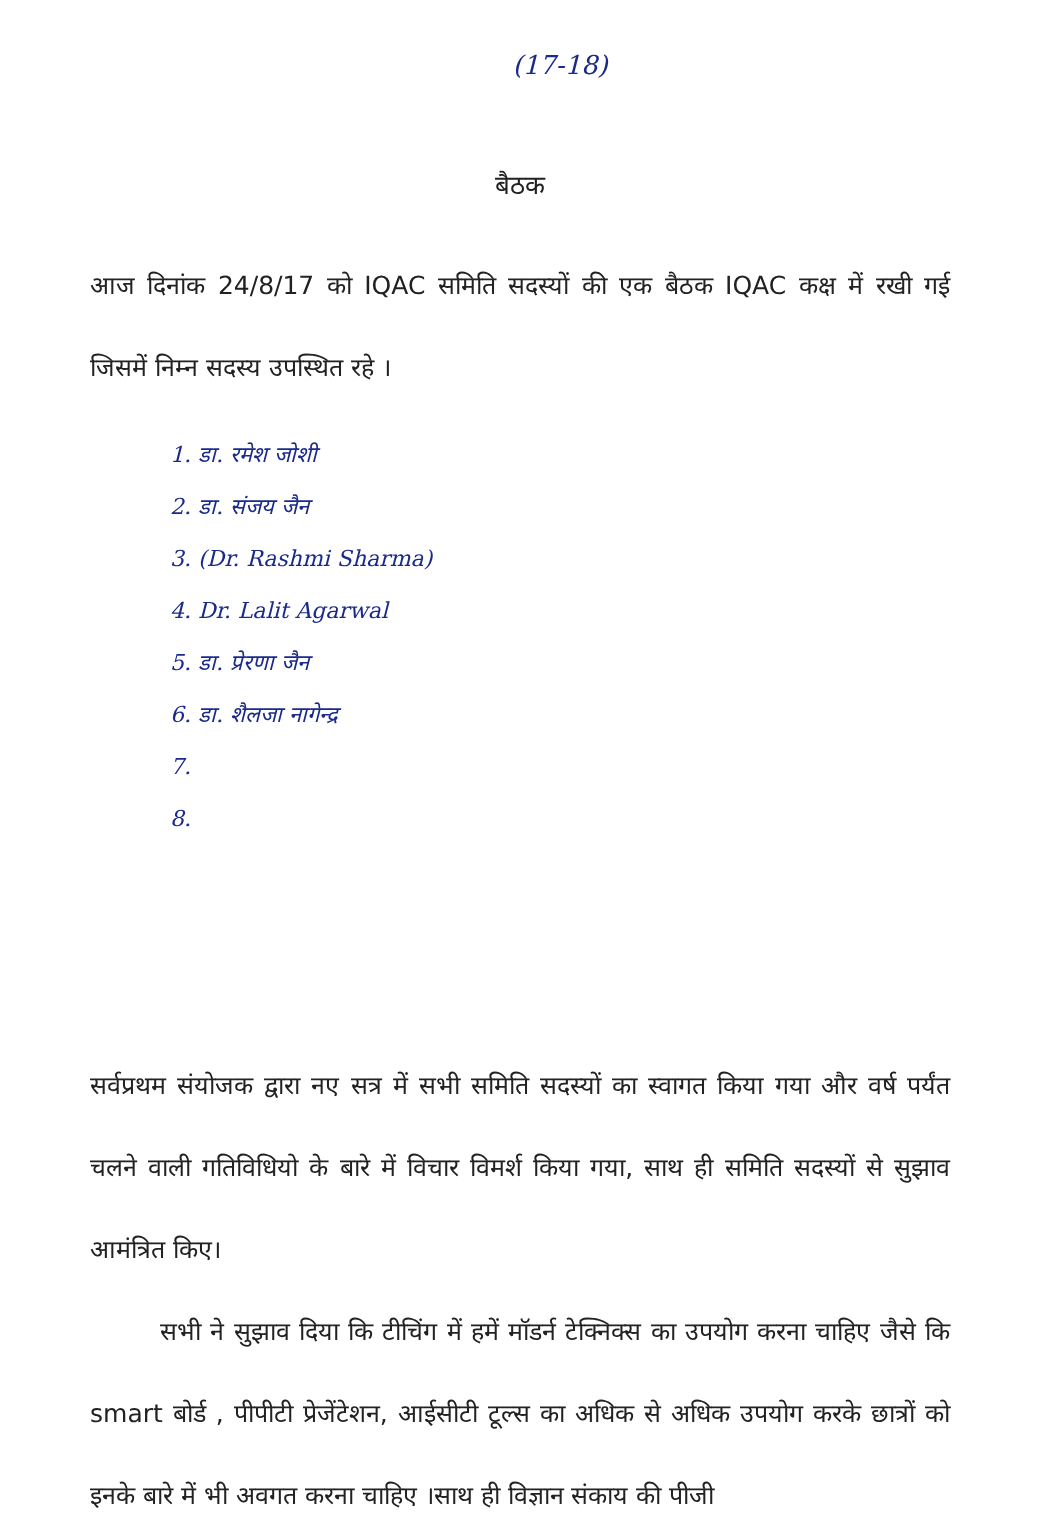(17-18)
बैठक
आज दिनांक 24/8/17 को IQAC समिति सदस्यों की एक बैठक IQAC कक्ष में रखी गई जिसमें निम्न सदस्य उपस्थित रहे ।
1. डा. रमेश जोशी
2. डा. संजय जैन
3. (Dr. Rashmi Sharma)
4. Dr. Lalit Agarwal
5. डा. प्रेरणा जैन
6. डा. शैलजा नागेन्द्र
7.
8.
सर्वप्रथम संयोजक द्वारा नए सत्र में सभी समिति सदस्यों का स्वागत किया गया और वर्ष पर्यंत चलने वाली गतिविधियो के बारे में विचार विमर्श किया गया, साथ ही समिति सदस्यों से सुझाव आमंत्रित किए।
सभी ने सुझाव दिया कि टीचिंग में हमें मॉडर्न टेक्निक्स का उपयोग करना चाहिए जैसे कि smart बोर्ड , पीपीटी प्रेजेंटेशन, आईसीटी टूल्स का अधिक से अधिक उपयोग करके छात्रों को इनके बारे में भी अवगत करना चाहिए ।साथ ही विज्ञान संकाय की पीजी